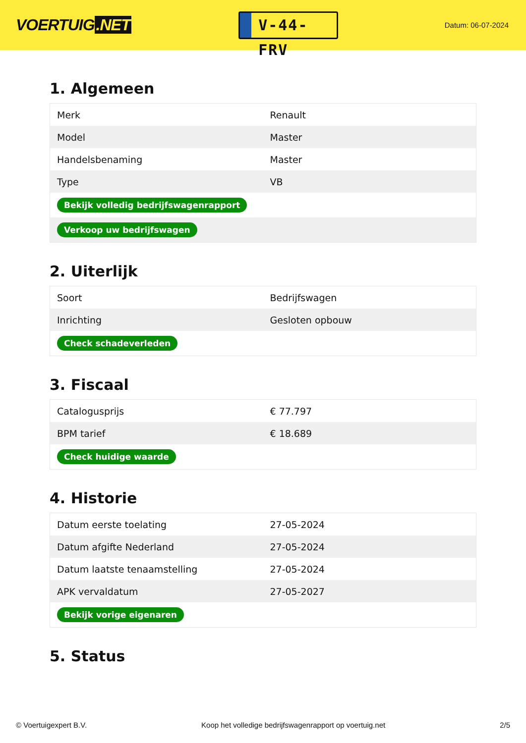VOERTUIG.NET
V-44-FRV
Datum: 06-07-2024
1. Algemeen
| Merk | Renault |
| Model | Master |
| Handelsbenaming | Master |
| Type | VB |
| Bekijk volledig bedrijfswagenrapport | |
| Verkoop uw bedrijfswagen | |
2. Uiterlijk
| Soort | Bedrijfswagen |
| Inrichting | Gesloten opbouw |
| Check schadeverleden | |
3. Fiscaal
| Catalogusprijs | € 77.797 |
| BPM tarief | € 18.689 |
| Check huidige waarde | |
4. Historie
| Datum eerste toelating | 27-05-2024 |
| Datum afgifte Nederland | 27-05-2024 |
| Datum laatste tenaamstelling | 27-05-2024 |
| APK vervaldatum | 27-05-2027 |
| Bekijk vorige eigenaren | |
5. Status
© Voertuigexpert B.V. Koop het volledige bedrijfswagenrapport op voertuig.net 2/5